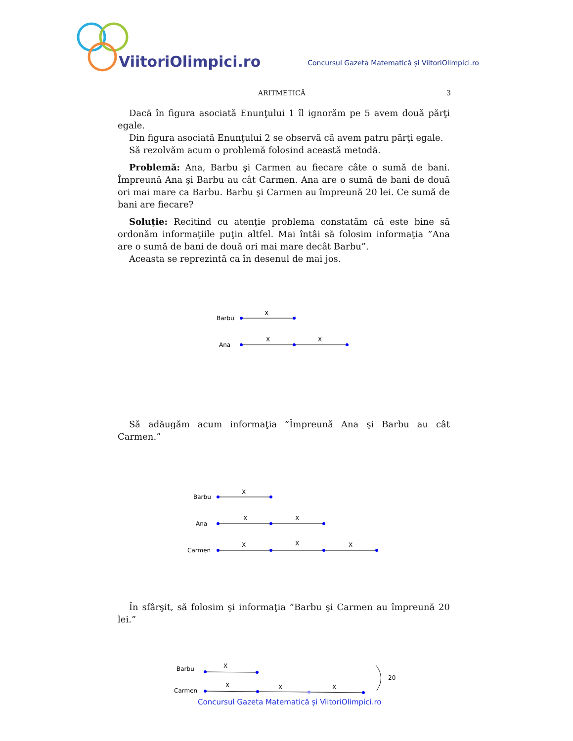ViitoriOlimpici.ro
Concursul Gazeta Matematică și ViitoriOlimpici.ro
ARITMETICĂ 3
Dacă în figura asociată Enunţului 1 îl ignorăm pe 5 avem două părţi egale.
Din figura asociată Enunţului 2 se observă că avem patru părţi egale.
Să rezolvăm acum o problemă folosind această metodă.
Problemă: Ana, Barbu şi Carmen au fiecare câte o sumă de bani. Împreună Ana şi Barbu au cât Carmen. Ana are o sumă de bani de două ori mai mare ca Barbu. Barbu şi Carmen au împreună 20 lei. Ce sumă de bani are fiecare?
Soluţie: Recitind cu atenţie problema constatăm că este bine să ordonăm informaţiile puţin altfel. Mai întâi să folosim informaţia ”Ana are o sumă de bani de două ori mai mare decât Barbu”.
Aceasta se reprezintă ca în desenul de mai jos.
Barbu
Ana
X
X
X
Să adăugăm acum informaţia ”Împreună Ana şi Barbu au cât Carmen.”
Barbu
Ana
Carmen
X
X
X
X
X
X
În sfârşit, să folosim şi informaţia ”Barbu şi Carmen au împreună 20 lei.”
Barbu
Carmen
20
X
X
X
X
Concursul Gazeta Matematică și ViitoriOlimpici.ro